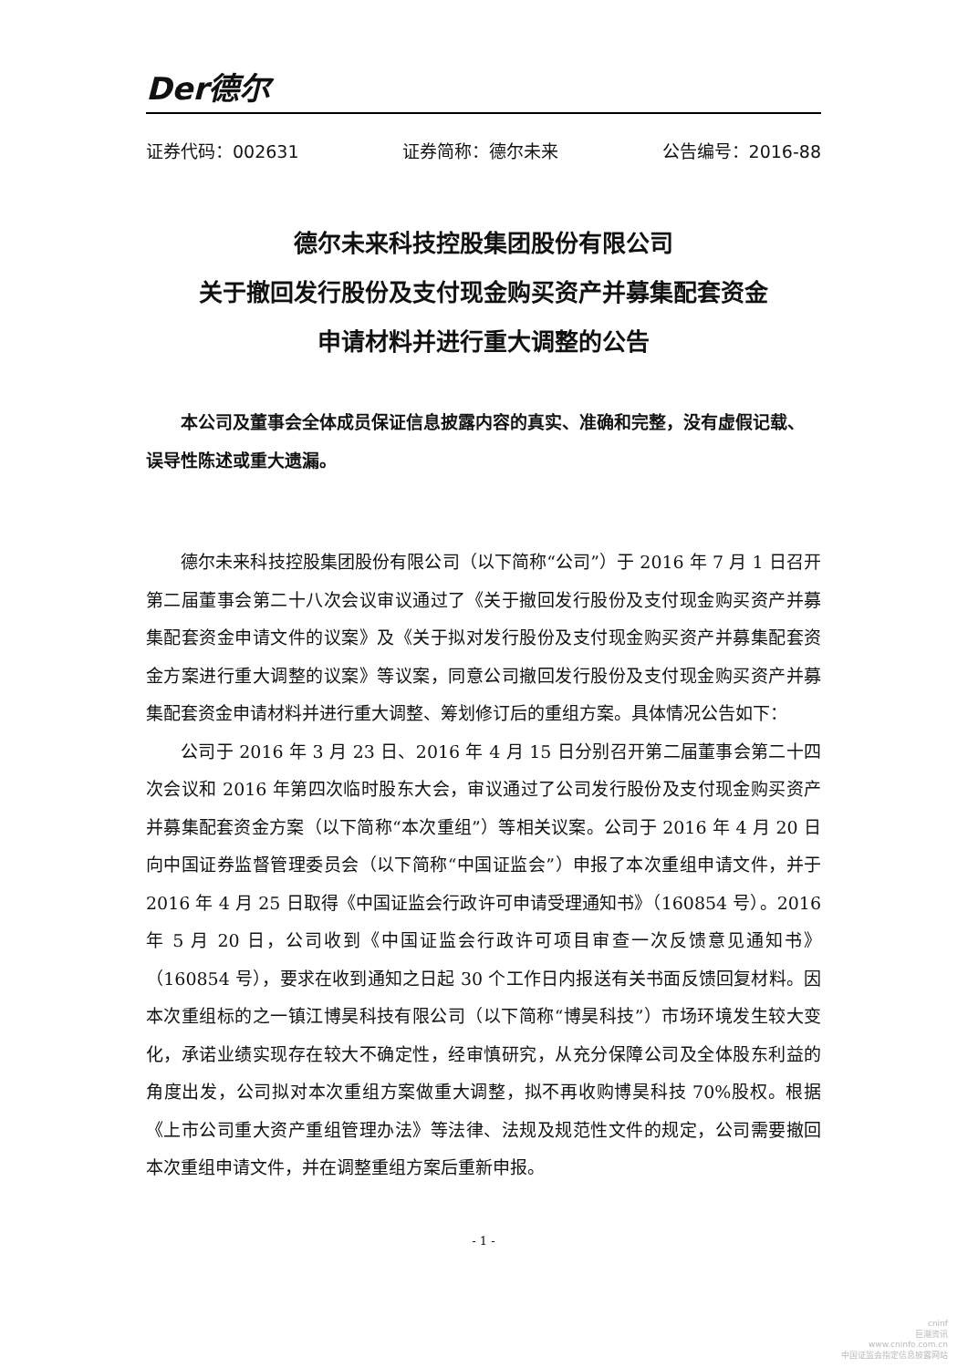Der德尔
证券代码：002631 证券简称：德尔未来 公告编号：2016-88
德尔未来科技控股集团股份有限公司
关于撤回发行股份及支付现金购买资产并募集配套资金
申请材料并进行重大调整的公告
本公司及董事会全体成员保证信息披露内容的真实、准确和完整，没有虚假记载、误导性陈述或重大遗漏。
德尔未来科技控股集团股份有限公司（以下简称“公司”）于 2016 年 7 月 1 日召开第二届董事会第二十八次会议审议通过了《关于撤回发行股份及支付现金购买资产并募集配套资金申请文件的议案》及《关于拟对发行股份及支付现金购买资产并募集配套资金方案进行重大调整的议案》等议案，同意公司撤回发行股份及支付现金购买资产并募集配套资金申请材料并进行重大调整、筹划修订后的重组方案。具体情况公告如下：
公司于 2016 年 3 月 23 日、2016 年 4 月 15 日分别召开第二届董事会第二十四次会议和 2016 年第四次临时股东大会，审议通过了公司发行股份及支付现金购买资产并募集配套资金方案（以下简称“本次重组”）等相关议案。公司于 2016 年 4 月 20 日向中国证券监督管理委员会（以下简称“中国证监会”）申报了本次重组申请文件，并于 2016 年 4 月 25 日取得《中国证监会行政许可申请受理通知书》（160854 号）。2016 年 5 月 20 日，公司收到《中国证监会行政许可项目审查一次反馈意见通知书》（160854 号），要求在收到通知之日起 30 个工作日内报送有关书面反馈回复材料。因本次重组标的之一镇江博昊科技有限公司（以下简称“博昊科技”）市场环境发生较大变化，承诺业绩实现存在较大不确定性，经审慎研究，从充分保障公司及全体股东利益的角度出发，公司拟对本次重组方案做重大调整，拟不再收购博昊科技 70%股权。根据《上市公司重大资产重组管理办法》等法律、法规及规范性文件的规定，公司需要撤回本次重组申请文件，并在调整重组方案后重新申报。
- 1 -
cninf
巨潮资讯
www.cninfo.com.cn
中国证监会指定信息披露网站